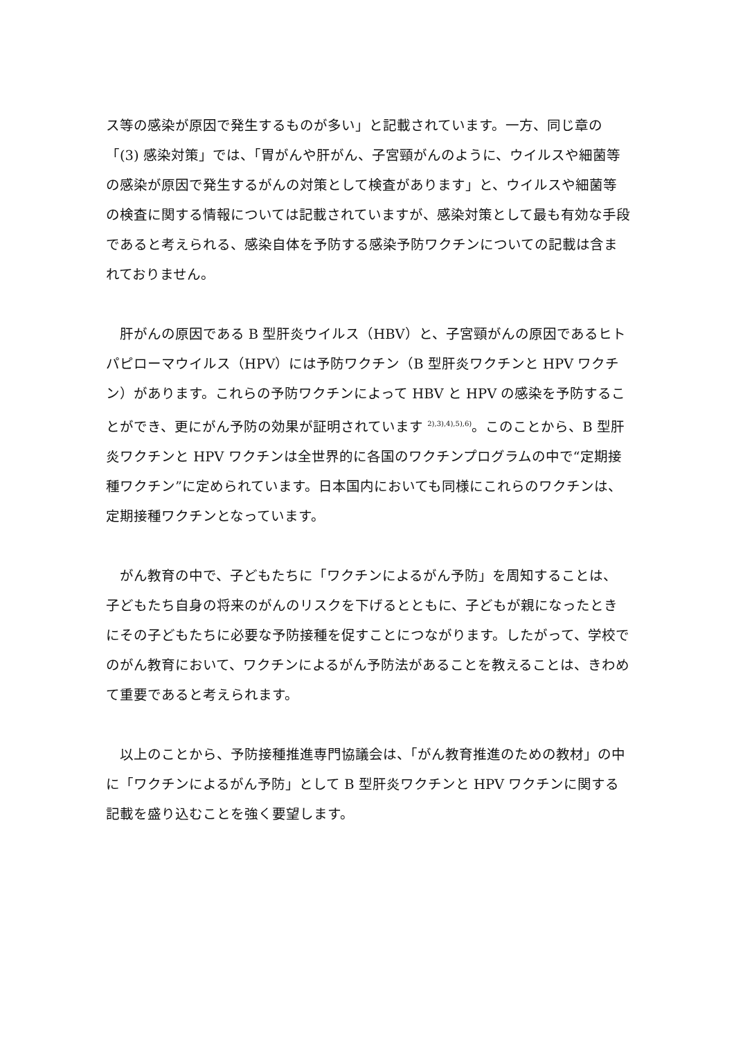ス等の感染が原因で発生するものが多い」と記載されています。一方、同じ章の「(3) 感染対策」では、「胃がんや肝がん、子宮頸がんのように、ウイルスや細菌等の感染が原因で発生するがんの対策として検査があります」と、ウイルスや細菌等の検査に関する情報については記載されていますが、感染対策として最も有効な手段であると考えられる、感染自体を予防する感染予防ワクチンについての記載は含まれておりません。
肝がんの原因である B 型肝炎ウイルス（HBV）と、子宮頸がんの原因であるヒトパピローマウイルス（HPV）には予防ワクチン（B 型肝炎ワクチンと HPV ワクチン）があります。これらの予防ワクチンによって HBV と HPV の感染を予防することができ、更にがん予防の効果が証明されています <sup>2),3),4),5),6)</sup>。このことから、B 型肝炎ワクチンと HPV ワクチンは全世界的に各国のワクチンプログラムの中で“定期接種ワクチン”に定められています。日本国内においても同様にこれらのワクチンは、定期接種ワクチンとなっています。
がん教育の中で、子どもたちに「ワクチンによるがん予防」を周知することは、子どもたち自身の将来のがんのリスクを下げるとともに、子どもが親になったときにその子どもたちに必要な予防接種を促すことにつながります。したがって、学校でのがん教育において、ワクチンによるがん予防法があることを教えることは、きわめて重要であると考えられます。
以上のことから、予防接種推進専門協議会は、「がん教育推進のための教材」の中に「ワクチンによるがん予防」として B 型肝炎ワクチンと HPV ワクチンに関する記載を盛り込むことを強く要望します。